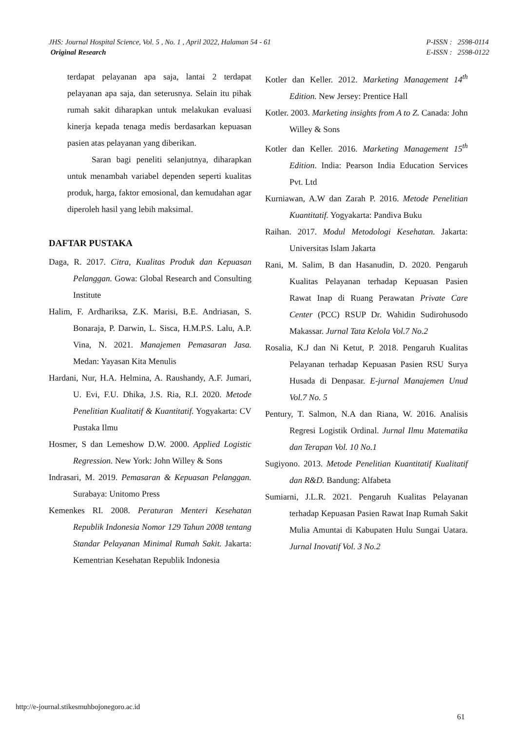JHS: Journal Hospital Science, Vol. 5 , No. 1 , April 2022, Halaman 54 - 61
Original Research
P-ISSN : 2598-0114
E-ISSN : 2598-0122
terdapat pelayanan apa saja, lantai 2 terdapat pelayanan apa saja, dan seterusnya. Selain itu pihak rumah sakit diharapkan untuk melakukan evaluasi kinerja kepada tenaga medis berdasarkan kepuasan pasien atas pelayanan yang diberikan.
Saran bagi peneliti selanjutnya, diharapkan untuk menambah variabel dependen seperti kualitas produk, harga, faktor emosional, dan kemudahan agar diperoleh hasil yang lebih maksimal.
DAFTAR PUSTAKA
Daga, R. 2017. Citra, Kualitas Produk dan Kepuasan Pelanggan. Gowa: Global Research and Consulting Institute
Halim, F. Ardhariksa, Z.K. Marisi, B.E. Andriasan, S. Bonaraja, P. Darwin, L. Sisca, H.M.P.S. Lalu, A.P. Vina, N. 2021. Manajemen Pemasaran Jasa. Medan: Yayasan Kita Menulis
Hardani, Nur, H.A. Helmina, A. Raushandy, A.F. Jumari, U. Evi, F.U. Dhika, J.S. Ria, R.I. 2020. Metode Penelitian Kualitatif & Kuantitatif. Yogyakarta: CV Pustaka Ilmu
Hosmer, S dan Lemeshow D.W. 2000. Applied Logistic Regression. New York: John Willey & Sons
Indrasari, M. 2019. Pemasaran & Kepuasan Pelanggan. Surabaya: Unitomo Press
Kemenkes RI. 2008. Peraturan Menteri Kesehatan Republik Indonesia Nomor 129 Tahun 2008 tentang Standar Pelayanan Minimal Rumah Sakit. Jakarta: Kementrian Kesehatan Republik Indonesia
Kotler dan Keller. 2012. Marketing Management 14<sup>th</sup> Edition. New Jersey: Prentice Hall
Kotler. 2003. Marketing insights from A to Z. Canada: John Willey & Sons
Kotler dan Keller. 2016. Marketing Management 15<sup>th</sup> Edition. India: Pearson India Education Services Pvt. Ltd
Kurniawan, A.W dan Zarah P. 2016. Metode Penelitian Kuantitatif. Yogyakarta: Pandiva Buku
Raihan. 2017. Modul Metodologi Kesehatan. Jakarta: Universitas Islam Jakarta
Rani, M. Salim, B dan Hasanudin, D. 2020. Pengaruh Kualitas Pelayanan terhadap Kepuasan Pasien Rawat Inap di Ruang Perawatan Private Care Center (PCC) RSUP Dr. Wahidin Sudirohusodo Makassar. Jurnal Tata Kelola Vol.7 No.2
Rosalia, K.J dan Ni Ketut, P. 2018. Pengaruh Kualitas Pelayanan terhadap Kepuasan Pasien RSU Surya Husada di Denpasar. E-jurnal Manajemen Unud Vol.7 No. 5
Pentury, T. Salmon, N.A dan Riana, W. 2016. Analisis Regresi Logistik Ordinal. Jurnal Ilmu Matematika dan Terapan Vol. 10 No.1
Sugiyono. 2013. Metode Penelitian Kuantitatif Kualitatif dan R&D. Bandung: Alfabeta
Sumiarni, J.L.R. 2021. Pengaruh Kualitas Pelayanan terhadap Kepuasan Pasien Rawat Inap Rumah Sakit Mulia Amuntai di Kabupaten Hulu Sungai Uatara. Jurnal Inovatif Vol. 3 No.2
http://e-journal.stikesmuhbojonegoro.ac.id
61